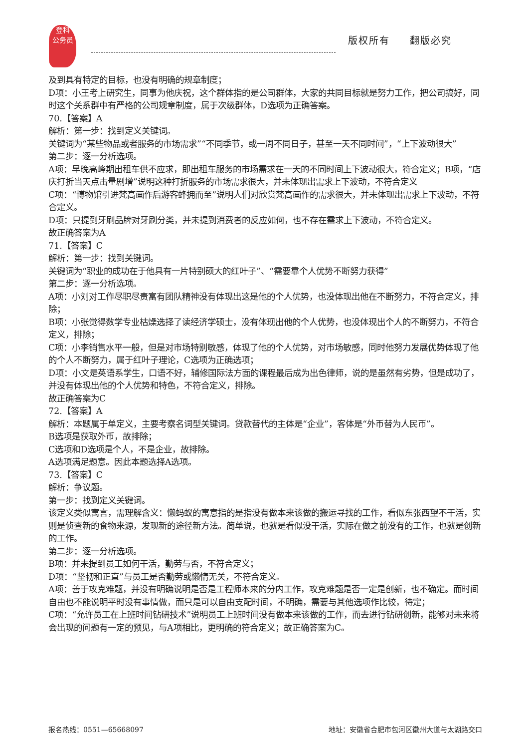登科
公务员
版权所有 翻版必究
及到具有特定的目标，也没有明确的规章制度；
D项：小王考上研究生，同事为他庆祝，这个群体指的是公司群体，大家的共同目标就是努力工作，把公司搞好，同时这个关系群中有严格的公司规章制度，属于次级群体，D选项为正确答案。
70.【答案】A
解析：第一步：找到定义关键词。
关键词为“某些物品或者服务的市场需求”“不同季节，或一周不同日子，甚至一天不同时间”，“上下波动很大”
第二步：逐一分析选项。
A项：早晚高峰期出租车供不应求，即出租车服务的市场需求在一天的不同时间上下波动很大，符合定义；B项，“店庆打折当天点击量剧增”说明这种打折服务的市场需求很大，并未体现出需求上下波动，不符合定义
C项：“博物馆引进梵高画作后游客蜂拥而至”说明人们对欣赏梵高画作的需求很大，并未体现出需求上下波动，不符合定义。
D项：只提到牙刷品牌对牙刷分类，并未提到消费者的反应如何，也不存在需求上下波动，不符合定义。
故正确答案为A
71.【答案】C
解析：第一步：找到关键词。
关键词为“职业的成功在于他具有一片特别硕大的红叶子”、“需要靠个人优势不断努力获得”
第二步：逐一分析选项。
A项：小刘对工作尽职尽责富有团队精神没有体现出这是他的个人优势，也没体现出他在不断努力，不符合定义，排除；
B项：小张觉得数学专业枯燥选择了读经济学硕士，没有体现出他的个人优势，也没体现出个人的不断努力，不符合定义，排除；
C项：小李销售水平一般，但是对市场特别敏感，体现了他的个人优势，对市场敏感，同时他努力发展优势体现了他的个人不断努力，属于红叶子理论，C选项为正确选项；
D项：小文是英语系学生，口语不好，辅修国际法方面的课程最后成为出色律师，说的是虽然有劣势，但是成功了，并没有体现出他的个人优势和特色，不符合定义，排除。
故正确答案为C
72.【答案】A
解析：本题属于单定义，主要考察名词型关键词。贷款替代的主体是“企业”，客体是“外币替为人民币”。
B选项是获取外币，故排除；
C选项和D选项是个人，不是企业，故排除。
A选项满足题意。因此本题选择A选项。
73.【答案】C
解析：争议题。
第一步：找到定义关键词。
该定义类似寓言，需理解含义：懒蚂蚁的寓意指的是指没有做本来该做的搬运寻找的工作，看似东张西望不干活，实则是侦查新的食物来源，发现新的途径新方法。简单说，也就是看似没干活，实际在做之前没有的工作，也就是创新的工作。
第二步：逐一分析选项。
B项：并未提到员工如何干活，勤劳与否，不符合定义；
D项：“坚韧和正直”与员工是否勤劳或懒惰无关，不符合定义。
A项：善于攻克难题，并没有明确说明是否是工程师本来的分内工作，攻克难题是否一定是创新，也不确定。而时间自由也不能说明平时没有事情做，而只是可以自由支配时间，不明确，需要与其他选项作比较，待定；
C项：“允许员工在上班时间钻研技术”说明员工上班时间没有做本来该做的工作，而去进行钻研创新，能够对未来将会出现的问题有一定的预见，与A项相比，更明确的符合定义；故正确答案为C。
报名热线：0551—65668097 地址：安徽省合肥市包河区徽州大道与太湖路交口